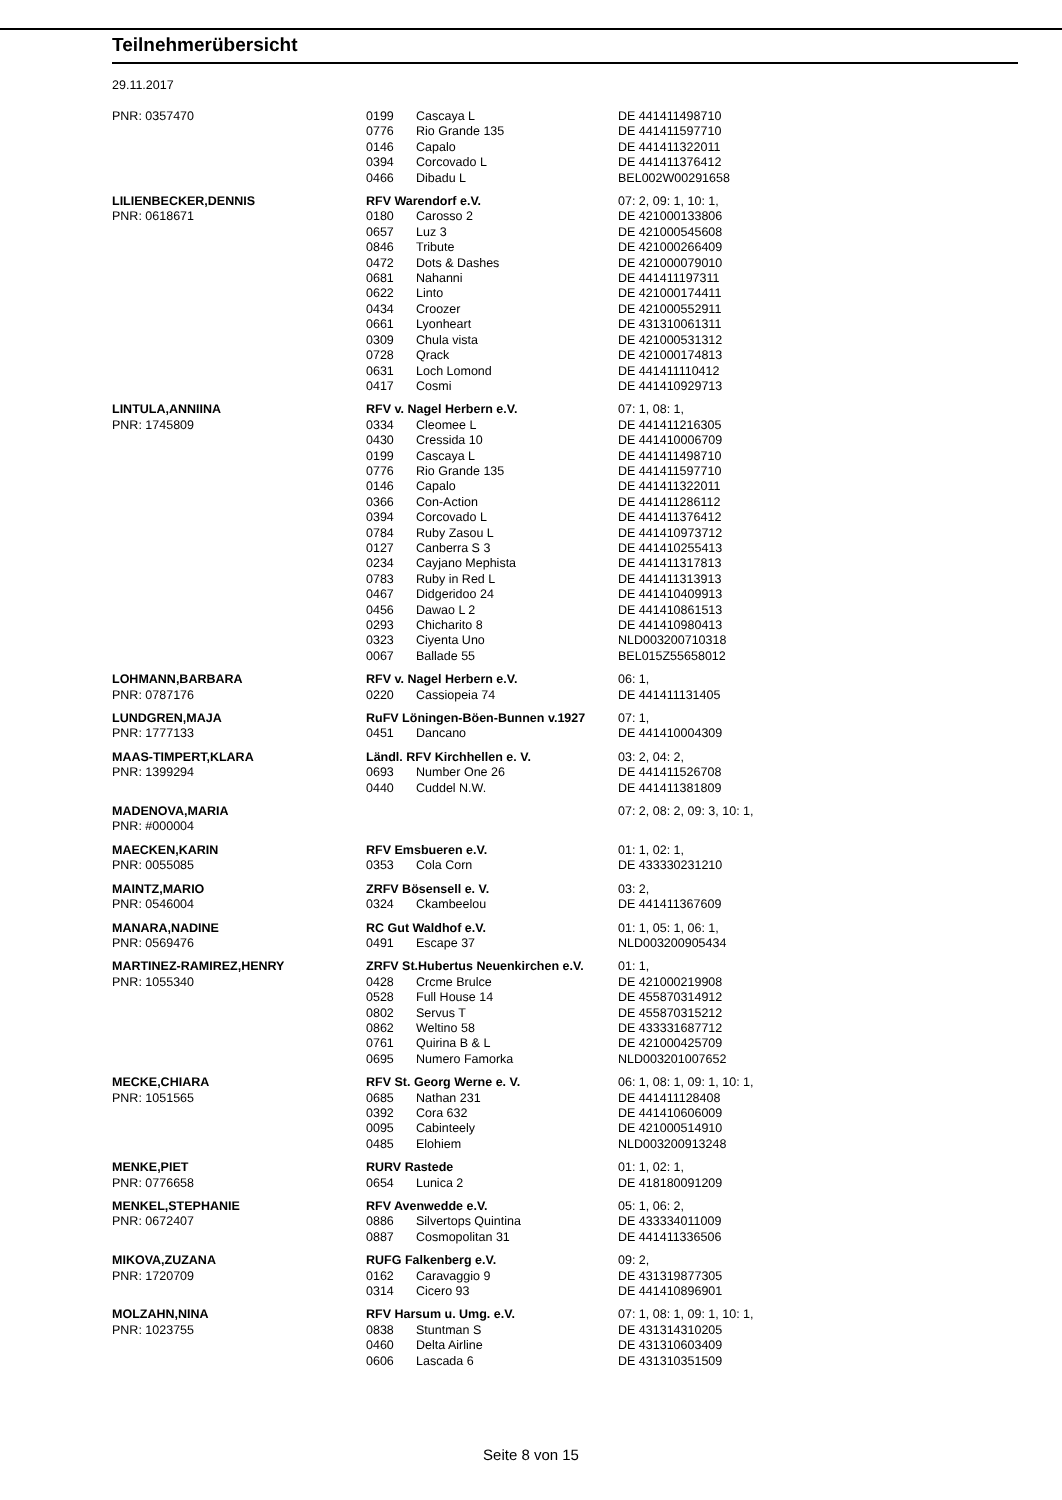Teilnehmerübersicht
29.11.2017
| PNR: 0357470 | 0199 | Cascaya L | DE 441411498710 |
| | 0776 | Rio Grande 135 | DE 441411597710 |
| | 0146 | Capalo | DE 441411322011 |
| | 0394 | Corcovado L | DE 441411376412 |
| | 0466 | Dibadu L | BEL002W00291658 |
| LILIENBECKER,DENNIS | RFV Warendorf e.V. | | 07: 2, 09: 1, 10: 1, |
| PNR: 0618671 | 0180 | Carosso 2 | DE 421000133806 |
| | 0657 | Luz 3 | DE 421000545608 |
| | 0846 | Tribute | DE 421000266409 |
| | 0472 | Dots & Dashes | DE 421000079010 |
| | 0681 | Nahanni | DE 441411197311 |
| | 0622 | Linto | DE 421000174411 |
| | 0434 | Croozer | DE 421000552911 |
| | 0661 | Lyonheart | DE 431310061311 |
| | 0309 | Chula vista | DE 421000531312 |
| | 0728 | Qrack | DE 421000174813 |
| | 0631 | Loch Lomond | DE 441411110412 |
| | 0417 | Cosmi | DE 441410929713 |
| LINTULA,ANNIINA | RFV v. Nagel Herbern e.V. | | 07: 1, 08: 1, |
| PNR: 1745809 | 0334 | Cleomee L | DE 441411216305 |
| | 0430 | Cressida 10 | DE 441410006709 |
| | 0199 | Cascaya L | DE 441411498710 |
| | 0776 | Rio Grande 135 | DE 441411597710 |
| | 0146 | Capalo | DE 441411322011 |
| | 0366 | Con-Action | DE 441411286112 |
| | 0394 | Corcovado L | DE 441411376412 |
| | 0784 | Ruby Zasou L | DE 441410973712 |
| | 0127 | Canberra S 3 | DE 441410255413 |
| | 0234 | Cayjano Mephista | DE 441411317813 |
| | 0783 | Ruby in Red L | DE 441411313913 |
| | 0467 | Didgeridoo 24 | DE 441410409913 |
| | 0456 | Dawao L 2 | DE 441410861513 |
| | 0293 | Chicharito 8 | DE 441410980413 |
| | 0323 | Ciyenta Uno | NLD003200710318 |
| | 0067 | Ballade 55 | BEL015Z55658012 |
| LOHMANN,BARBARA | RFV v. Nagel Herbern e.V. | | 06: 1, |
| PNR: 0787176 | 0220 | Cassiopeia 74 | DE 441411131405 |
| LUNDGREN,MAJA | RuFV Löningen-Böen-Bunnen v.1927 | | 07: 1, |
| PNR: 1777133 | 0451 | Dancano | DE 441410004309 |
| MAAS-TIMPERT,KLARA | Ländl. RFV Kirchhellen e. V. | | 03: 2, 04: 2, |
| PNR: 1399294 | 0693 | Number One 26 | DE 441411526708 |
| | 0440 | Cuddel N.W. | DE 441411381809 |
| MADENOVA,MARIA | | | 07: 2, 08: 2, 09: 3, 10: 1, |
| PNR: #000004 | | | |
| MAECKEN,KARIN | RFV Emsbueren e.V. | | 01: 1, 02: 1, |
| PNR: 0055085 | 0353 | Cola Corn | DE 433330231210 |
| MAINTZ,MARIO | ZRFV Bösensell e. V. | | 03: 2, |
| PNR: 0546004 | 0324 | Ckambeelou | DE 441411367609 |
| MANARA,NADINE | RC Gut Waldhof e.V. | | 01: 1, 05: 1, 06: 1, |
| PNR: 0569476 | 0491 | Escape 37 | NLD003200905434 |
| MARTINEZ-RAMIREZ,HENRY | ZRFV St.Hubertus Neuenkirchen e.V. | | 01: 1, |
| PNR: 1055340 | 0428 | Crcme Brulce | DE 421000219908 |
| | 0528 | Full House 14 | DE 455870314912 |
| | 0802 | Servus T | DE 455870315212 |
| | 0862 | Weltino 58 | DE 433331687712 |
| | 0761 | Quirina B & L | DE 421000425709 |
| | 0695 | Numero Famorka | NLD003201007652 |
| MECKE,CHIARA | RFV St. Georg Werne e. V. | | 06: 1, 08: 1, 09: 1, 10: 1, |
| PNR: 1051565 | 0685 | Nathan 231 | DE 441411128408 |
| | 0392 | Cora 632 | DE 441410606009 |
| | 0095 | Cabinteely | DE 421000514910 |
| | 0485 | Elohiem | NLD003200913248 |
| MENKE,PIET | RURV Rastede | | 01: 1, 02: 1, |
| PNR: 0776658 | 0654 | Lunica 2 | DE 418180091209 |
| MENKEL,STEPHANIE | RFV Avenwedde e.V. | | 05: 1, 06: 2, |
| PNR: 0672407 | 0886 | Silvertops Quintina | DE 433334011009 |
| | 0887 | Cosmopolitan 31 | DE 441411336506 |
| MIKOVA,ZUZANA | RUFG Falkenberg e.V. | | 09: 2, |
| PNR: 1720709 | 0162 | Caravaggio 9 | DE 431319877305 |
| | 0314 | Cicero 93 | DE 441410896901 |
| MOLZAHN,NINA | RFV Harsum u. Umg. e.V. | | 07: 1, 08: 1, 09: 1, 10: 1, |
| PNR: 1023755 | 0838 | Stuntman S | DE 431314310205 |
| | 0460 | Delta Airline | DE 431310603409 |
| | 0606 | Lascada 6 | DE 431310351509 |
Seite 8 von 15